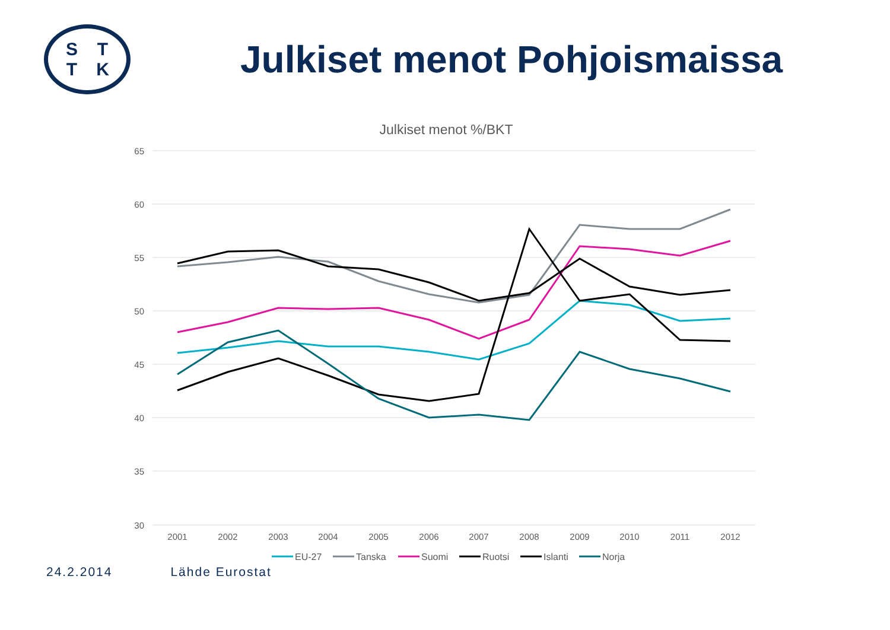STTK
Julkiset menot Pohjoismaissa
Julkiset menot %/BKT
65
60
55
50
45
40
35
30
2001
2002
2003
2004
2005
2006
2007
2008
2009
2010
2011
2012
EU-27
Tanska
Suomi
Ruotsi
Islanti
Norja
24.2.2014 Lähde Eurostat